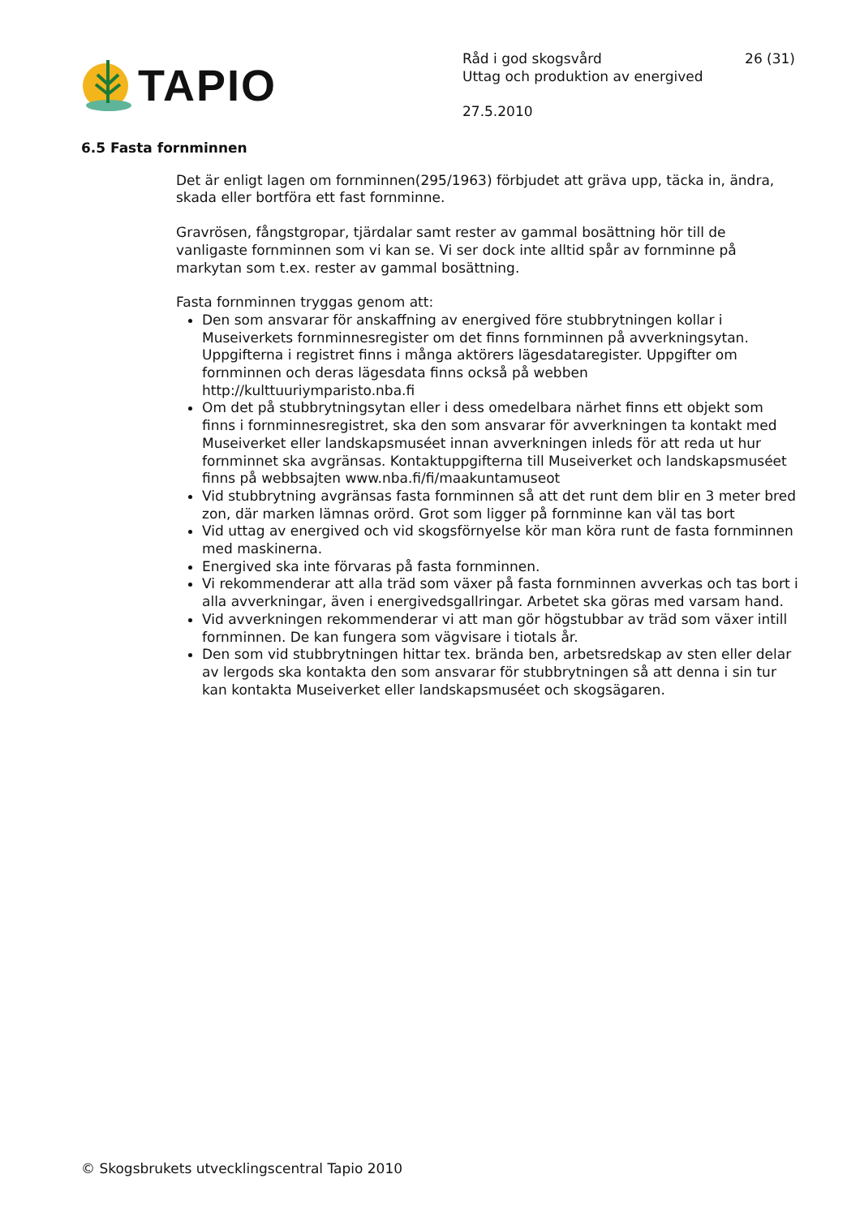TAPIO
Råd i god skogsvård
Uttag och produktion av energived
27.5.2010
26 (31)
6.5 Fasta fornminnen
Det är enligt lagen om fornminnen(295/1963) förbjudet att gräva upp, täcka in, ändra, skada eller bortföra ett fast fornminne.
Gravrösen, fångstgropar, tjärdalar samt rester av gammal bosättning hör till de vanligaste fornminnen som vi kan se. Vi ser dock inte alltid spår av fornminne på markytan som t.ex. rester av gammal bosättning.
Fasta fornminnen tryggas genom att:
Den som ansvarar för anskaffning av energived före stubbrytningen kollar i Museiverkets fornminnesregister om det finns fornminnen på avverkningsytan. Uppgifterna i registret finns i många aktörers lägesdataregister. Uppgifter om fornminnen och deras lägesdata finns också på webben http://kulttuuriymparisto.nba.fi
Om det på stubbrytningsytan eller i dess omedelbara närhet finns ett objekt som finns i fornminnesregistret, ska den som ansvarar för avverkningen ta kontakt med Museiverket eller landskapsmuséet innan avverkningen inleds för att reda ut hur fornminnet ska avgränsas. Kontaktuppgifterna till Museiverket och landskapsmuséet finns på webbsajten www.nba.fi/fi/maakuntamuseot
Vid stubbrytning avgränsas fasta fornminnen så att det runt dem blir en 3 meter bred zon, där marken lämnas orörd. Grot som ligger på fornminne kan väl tas bort
Vid uttag av energived och vid skogsförnyelse kör man köra runt de fasta fornminnen med maskinerna.
Energived ska inte förvaras på fasta fornminnen.
Vi rekommenderar att alla träd som växer på fasta fornminnen avverkas och tas bort i alla avverkningar, även i energivedsgallringar. Arbetet ska göras med varsam hand.
Vid avverkningen rekommenderar vi att man gör högstubbar av träd som växer intill fornminnen. De kan fungera som vägvisare i tiotals år.
Den som vid stubbrytningen hittar tex. brända ben, arbetsredskap av sten eller delar av lergods ska kontakta den som ansvarar för stubbrytningen så att denna i sin tur kan kontakta Museiverket eller landskapsmuséet och skogsägaren.
© Skogsbrukets utvecklingscentral Tapio 2010